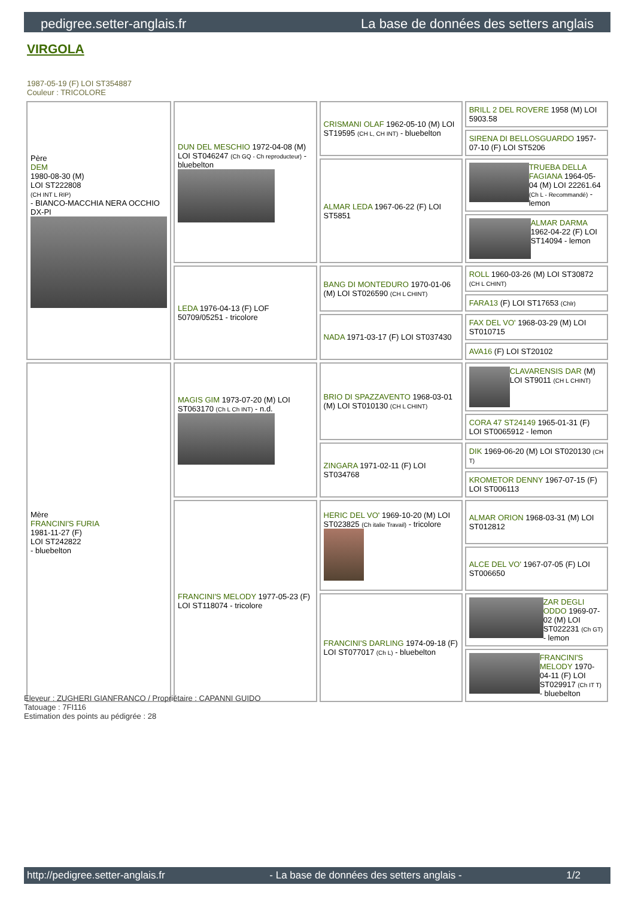pedigree.setter-anglais.fr La base de données des setters anglais
VIRGOLA
1987-05-19 (F) LOI ST354887
Couleur : TRICOLORE
| Père DEM 1980-08-30 (M) LOI ST222808 (CH INT L RIP) - BIANCO-MACCHIA NERA OCCHIO DX-PI | DUN DEL MESCHIO 1972-04-08 (M) LOI ST046247 (Ch GQ - Ch reproducteur) - bluebelton | CRISMANI OLAF 1962-05-10 (M) LOI ST19595 (CH L, CH INT) - bluebelton | BRILL 2 DEL ROVERE 1958 (M) LOI 5903.58 |
| | | | SIRENA DI BELLOSGUARDO 1957-07-10 (F) LOI ST5206 |
| | | ALMAR LEDA 1967-06-22 (F) LOI ST5851 | TRUEBA DELLA FAGIANA 1964-05-04 (M) LOI 22261.64 (Ch L - Recommandé) - lemon |
| | | | ALMAR DARMA 1962-04-22 (F) LOI ST14094 - lemon |
| | LEDA 1976-04-13 (F) LOF 50709/05251 - tricolore | BANG DI MONTEDURO 1970-01-06 (M) LOI ST026590 (CH L CHINT) | ROLL 1960-03-26 (M) LOI ST30872 (CH L CHINT) |
| | | | FARA13 (F) LOI ST17653 (Chlr) |
| | | NADA 1971-03-17 (F) LOI ST037430 | FAX DEL VO' 1968-03-29 (M) LOI ST010715 |
| | | | AVA16 (F) LOI ST20102 |
| Mère FRANCINI'S FURIA 1981-11-27 (F) LOI ST242822 - bluebelton | MAGIS GIM 1973-07-20 (M) LOI ST063170 (Ch L Ch INT) - n.d. | BRIO DI SPAZZAVENTO 1968-03-01 (M) LOI ST010130 (CH L CHINT) | CLAVARENSIS DAR (M) LOI ST9011 (CH L CHINT) |
| | | | CORA 47 ST24149 1965-01-31 (F) LOI ST0065912 - lemon |
| | | ZINGARA 1971-02-11 (F) LOI ST034768 | DIK 1969-06-20 (M) LOI ST020130 (CH T) |
| | | | KROMETOR DENNY 1967-07-15 (F) LOI ST006113 |
| | FRANCINI'S MELODY 1977-05-23 (F) LOI ST118074 - tricolore | HERIC DEL VO' 1969-10-20 (M) LOI ST023825 (Ch italie Travail) - tricolore | ALMAR ORION 1968-03-31 (M) LOI ST012812 |
| | | | ALCE DEL VO' 1967-07-05 (F) LOI ST006650 |
| | | FRANCINI'S DARLING 1974-09-18 (F) LOI ST077017 (Ch L) - bluebelton | ZAR DEGLI ODDO 1969-07-02 (M) LOI ST022231 (Ch GT) - lemon |
| | | | FRANCINI'S MELODY 1970-04-11 (F) LOI ST029917 (Ch IT T) - bluebelton |
Eleveur : ZUGHERI GIANFRANCO / Propriétaire : CAPANNI GUIDO
Tatouage : 7FI116
Estimation des points au pédigrée : 28
http://pedigree.setter-anglais.fr - La base de données des setters anglais - 1/2